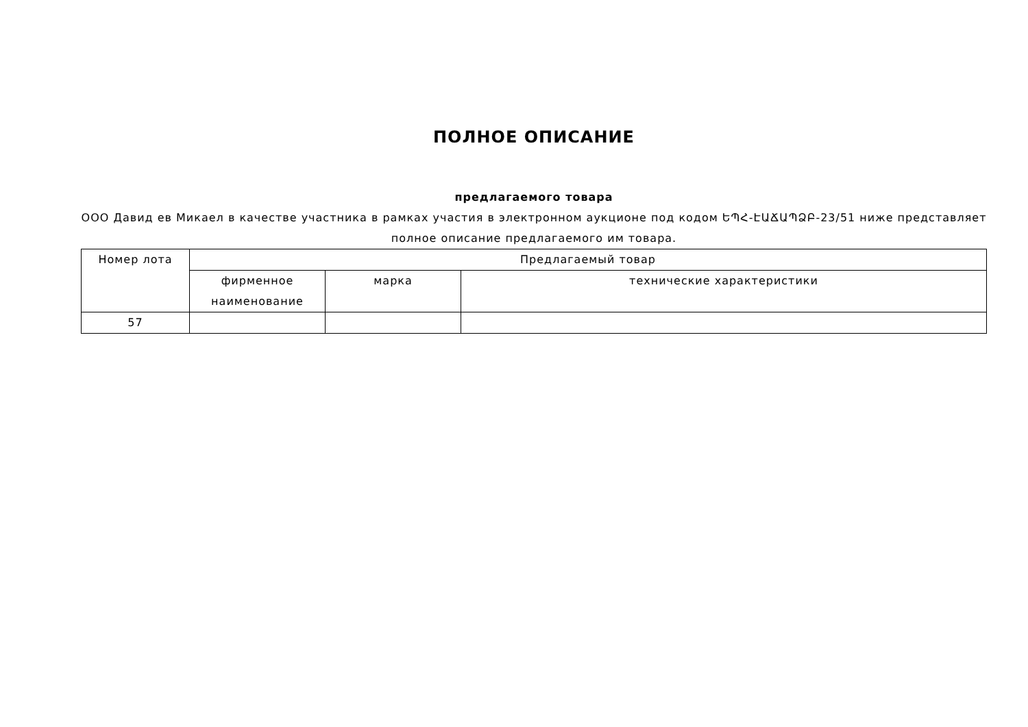ПОЛНОЕ ОПИСАНИЕ
предлагаемого товара
ООО Давид ев Микаел в качестве участника в рамках участия в электронном аукционе под кодом ԵՊՀ-ԷԱՃԱՊՁԲ-23/51 ниже представляет полное описание предлагаемого им товара.
| Номер лота | Предлагаемый товар | | |
| --- | --- | --- | --- |
| | фирменное наименование | марка | технические характеристики |
| 57 | | | |